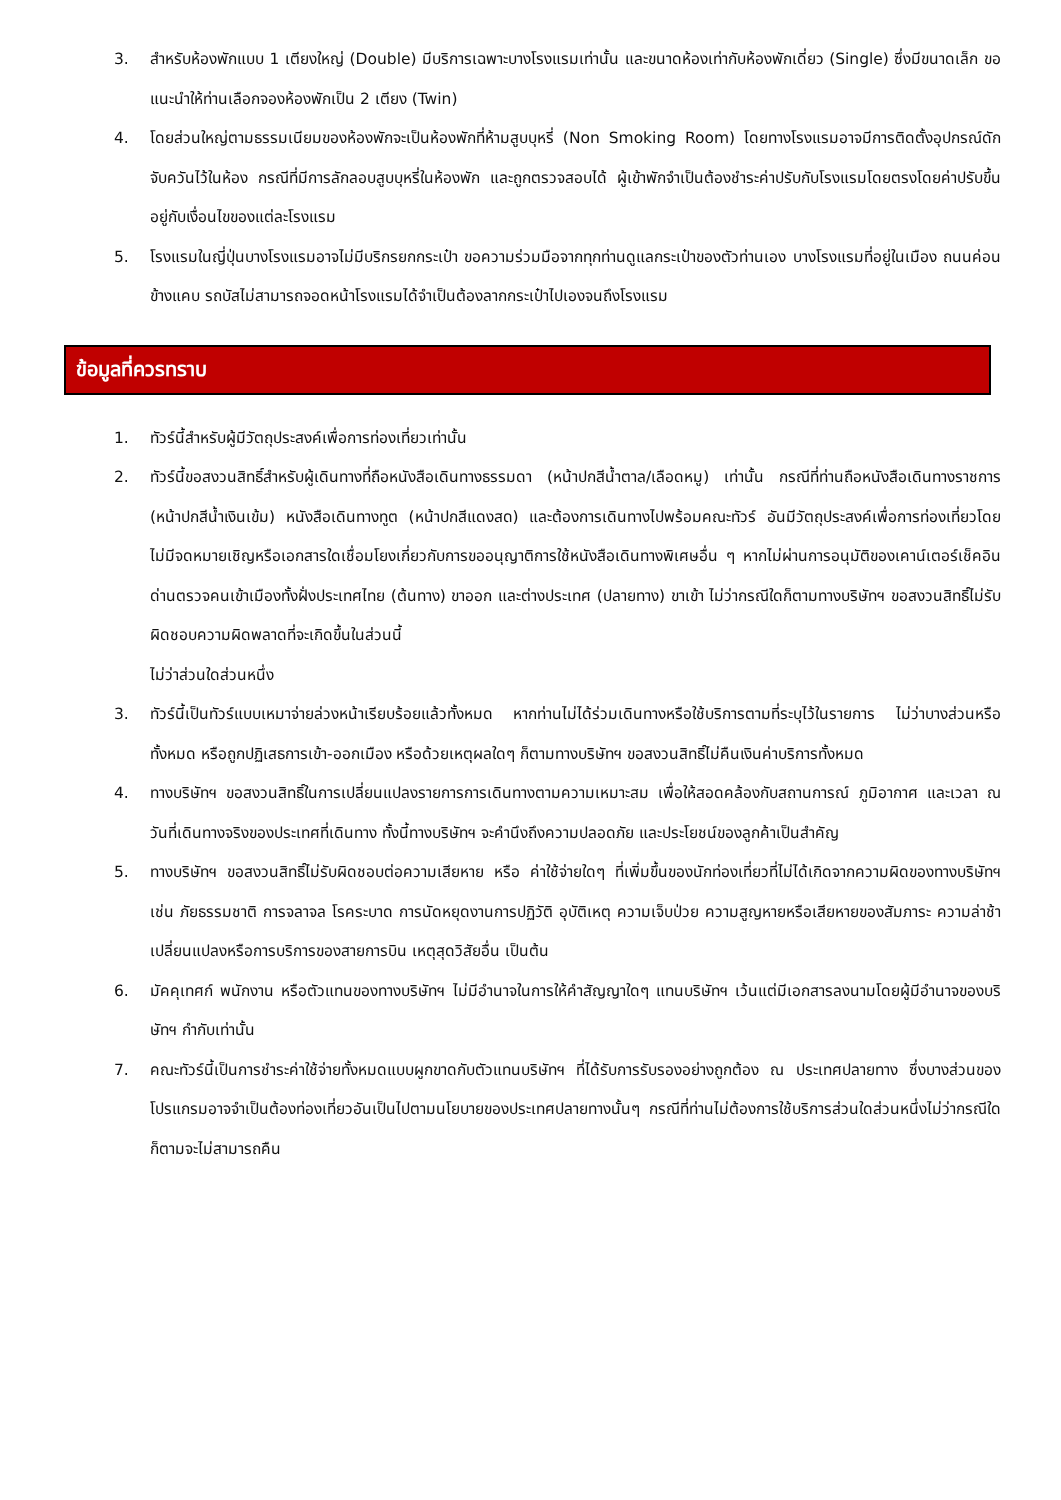3. สำหรับห้องพักแบบ 1 เตียงใหญ่ (Double) มีบริการเฉพาะบางโรงแรมเท่านั้น และขนาดห้องเท่ากับห้องพักเดี่ยว (Single) ซึ่งมีขนาดเล็ก ขอแนะนำให้ท่านเลือกจองห้องพักเป็น 2 เตียง (Twin)
4. โดยส่วนใหญ่ตามธรรมเนียมของห้องพักจะเป็นห้องพักที่ห้ามสูบบุหรี่ (Non Smoking Room) โดยทางโรงแรมอาจมีการติดตั้งอุปกรณ์ดักจับควันไว้ในห้อง กรณีที่มีการลักลอบสูบบุหรี่ในห้องพัก และถูกตรวจสอบได้ ผู้เข้าพักจำเป็นต้องชำระค่าปรับกับโรงแรมโดยตรงโดยค่าปรับขึ้นอยู่กับเงื่อนไขของแต่ละโรงแรม
5. โรงแรมในญี่ปุ่นบางโรงแรมอาจไม่มีบริกรยกกระเป๋า ขอความร่วมมือจากทุกท่านดูแลกระเป๋าของตัวท่านเอง บางโรงแรมที่อยู่ในเมือง ถนนค่อนข้างแคบ รถบัสไม่สามารถจอดหน้าโรงแรมได้จำเป็นต้องลากกระเป๋าไปเองจนถึงโรงแรม
ข้อมูลที่ควรทราบ
1. ทัวร์นี้สำหรับผู้มีวัตถุประสงค์เพื่อการท่องเที่ยวเท่านั้น
2. ทัวร์นี้ขอสงวนสิทธิ์สำหรับผู้เดินทางที่ถือหนังสือเดินทางธรรมดา (หน้าปกสีน้ำตาล/เลือดหมู) เท่านั้น กรณีที่ท่านถือหนังสือเดินทางราชการ (หน้าปกสีน้ำเงินเข้ม) หนังสือเดินทางทูต (หน้าปกสีแดงสด) และต้องการเดินทางไปพร้อมคณะทัวร์ อันมีวัตถุประสงค์เพื่อการท่องเที่ยวโดยไม่มีจดหมายเชิญหรือเอกสารใดเชื่อมโยงเกี่ยวกับการขออนุญาติการใช้หนังสือเดินทางพิเศษอื่น ๆ หากไม่ผ่านการอนุมัติของเคาน์เตอร์เช็คอินด่านตรวจคนเข้าเมืองทั้งฝั่งประเทศไทย (ต้นทาง) ขาออก และต่างประเทศ (ปลายทาง) ขาเข้า ไม่ว่ากรณีใดก็ตามทางบริษัทฯ ขอสงวนสิทธิ์ไม่รับผิดชอบความผิดพลาดที่จะเกิดขึ้นในส่วนนี้
ไม่ว่าส่วนใดส่วนหนึ่ง
3. ทัวร์นี้เป็นทัวร์แบบเหมาจ่ายล่วงหน้าเรียบร้อยแล้วทั้งหมด หากท่านไม่ได้ร่วมเดินทางหรือใช้บริการตามที่ระบุไว้ในรายการ ไม่ว่าบางส่วนหรือทั้งหมด หรือถูกปฏิเสธการเข้า-ออกเมือง หรือด้วยเหตุผลใดๆ ก็ตามทางบริษัทฯ ขอสงวนสิทธิ์ไม่คืนเงินค่าบริการทั้งหมด
4. ทางบริษัทฯ ขอสงวนสิทธิ์ในการเปลี่ยนแปลงรายการการเดินทางตามความเหมาะสม เพื่อให้สอดคล้องกับสถานการณ์ ภูมิอากาศ และเวลา ณ วันที่เดินทางจริงของประเทศที่เดินทาง ทั้งนี้ทางบริษัทฯ จะคำนึงถึงความปลอดภัย และประโยชน์ของลูกค้าเป็นสำคัญ
5. ทางบริษัทฯ ขอสงวนสิทธิ์ไม่รับผิดชอบต่อความเสียหาย หรือ ค่าใช้จ่ายใดๆ ที่เพิ่มขึ้นของนักท่องเที่ยวที่ไม่ได้เกิดจากความผิดของทางบริษัทฯ เช่น ภัยธรรมชาติ การจลาจล โรคระบาด การนัดหยุดงานการปฏิวัติ อุบัติเหตุ ความเจ็บป่วย ความสูญหายหรือเสียหายของสัมภาระ ความล่าช้า เปลี่ยนแปลงหรือการบริการของสายการบิน เหตุสุดวิสัยอื่น เป็นต้น
6. มัคคุเทศก์ พนักงาน หรือตัวแทนของทางบริษัทฯ ไม่มีอำนาจในการให้คำสัญญาใดๆ แทนบริษัทฯ เว้นแต่มีเอกสารลงนามโดยผู้มีอำนาจของบริษัทฯ กำกับเท่านั้น
7. คณะทัวร์นี้เป็นการชำระค่าใช้จ่ายทั้งหมดแบบผูกขาดกับตัวแทนบริษัทฯ ที่ได้รับการรับรองอย่างถูกต้อง ณ ประเทศปลายทาง ซึ่งบางส่วนของโปรแกรมอาจจำเป็นต้องท่องเที่ยวอันเป็นไปตามนโยบายของประเทศปลายทางนั้นๆ กรณีที่ท่านไม่ต้องการใช้บริการส่วนใดส่วนหนึ่งไม่ว่ากรณีใดก็ตามจะไม่สามารถคืน